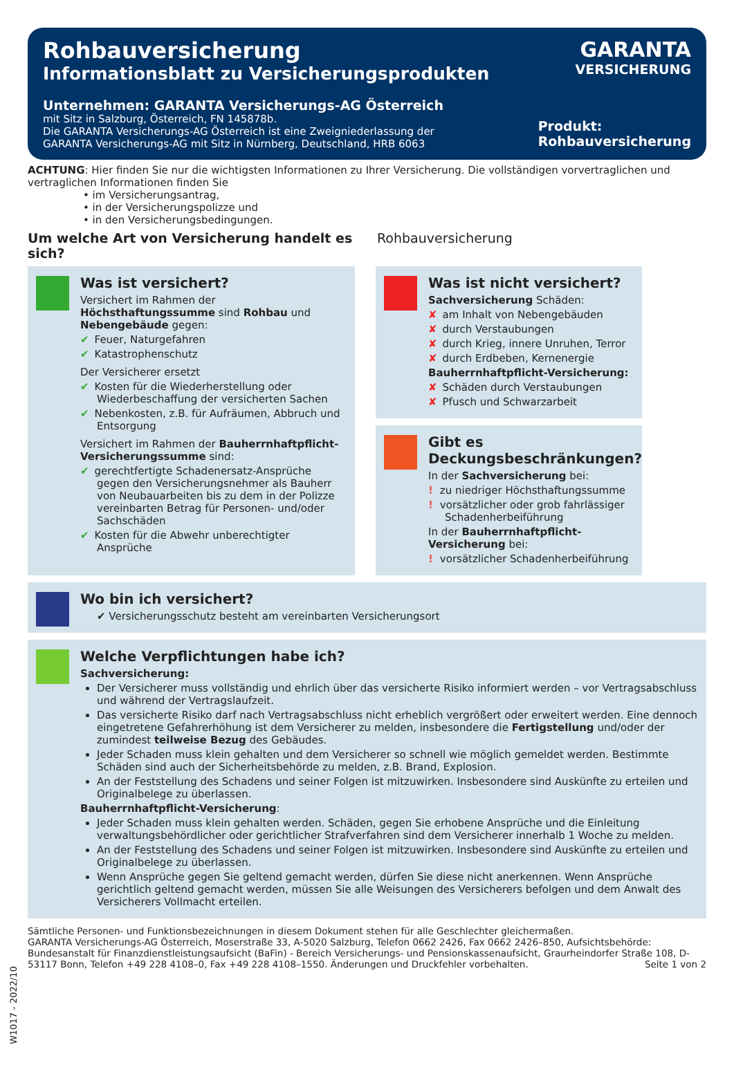Rohbauversicherung
Informationsblatt zu Versicherungsprodukten
Unternehmen: GARANTA Versicherungs-AG Österreich
mit Sitz in Salzburg, Österreich, FN 145878b.
Die GARANTA Versicherungs-AG Österreich ist eine Zweigniederlassung der
GARANTA Versicherungs-AG mit Sitz in Nürnberg, Deutschland, HRB 6063
GARANTA
VERSICHERUNG
Produkt:
Rohbauversicherung
ACHTUNG: Hier finden Sie nur die wichtigsten Informationen zu Ihrer Versicherung. Die vollständigen vorvertraglichen und vertraglichen Informationen finden Sie
• im Versicherungsantrag,
• in der Versicherungspolizze und
• in den Versicherungsbedingungen.
Um welche Art von Versicherung handelt es sich? Rohbauversicherung
Was ist versichert?
Versichert im Rahmen der Höchsthaftungssumme sind Rohbau und Nebengebäude gegen:
✔ Feuer, Naturgefahren
✔ Katastrophenschutz
Der Versicherer ersetzt
✔ Kosten für die Wiederherstellung oder Wiederbeschaffung der versicherten Sachen
✔ Nebenkosten, z.B. für Aufräumen, Abbruch und Entsorgung
Versichert im Rahmen der Bauherrnhaftpflicht-Versicherungssumme sind:
✔ gerechtfertigte Schadenersatz-Ansprüche gegen den Versicherungsnehmer als Bauherr von Neubauarbeiten bis zu dem in der Polizze vereinbarten Betrag für Personen- und/oder Sachschäden
✔ Kosten für die Abwehr unberechtigter Ansprüche
Was ist nicht versichert?
Sachversicherung Schäden:
✘ am Inhalt von Nebengebäuden
✘ durch Verstaubungen
✘ durch Krieg, innere Unruhen, Terror
✘ durch Erdbeben, Kernenergie
Bauherrnhaftpflicht-Versicherung:
✘ Schäden durch Verstaubungen
✘ Pfusch und Schwarzarbeit
Gibt es Deckungsbeschränkungen?
In der Sachversicherung bei:
! zu niedriger Höchsthaftungssumme
! vorsätzlicher oder grob fahrlässiger Schadenherbeiführung
In der Bauherrnhaftpflicht-Versicherung bei:
! vorsätzlicher Schadenherbeiführung
Wo bin ich versichert?
✔ Versicherungsschutz besteht am vereinbarten Versicherungsort
Welche Verpflichtungen habe ich?
Sachversicherung:
Der Versicherer muss vollständig und ehrlich über das versicherte Risiko informiert werden – vor Vertragsabschluss und während der Vertragslaufzeit.
Das versicherte Risiko darf nach Vertragsabschluss nicht erheblich vergrößert oder erweitert werden. Eine dennoch eingetretene Gefahrerhöhung ist dem Versicherer zu melden, insbesondere die Fertigstellung und/oder der zumindest teilweise Bezug des Gebäudes.
Jeder Schaden muss klein gehalten und dem Versicherer so schnell wie möglich gemeldet werden. Bestimmte Schäden sind auch der Sicherheitsbehörde zu melden, z.B. Brand, Explosion.
An der Feststellung des Schadens und seiner Folgen ist mitzuwirken. Insbesondere sind Auskünfte zu erteilen und Originalbelege zu überlassen.
Bauherrnhaftpflicht-Versicherung:
Jeder Schaden muss klein gehalten werden. Schäden, gegen Sie erhobene Ansprüche und die Einleitung verwaltungsbehördlicher oder gerichtlicher Strafverfahren sind dem Versicherer innerhalb 1 Woche zu melden.
An der Feststellung des Schadens und seiner Folgen ist mitzuwirken. Insbesondere sind Auskünfte zu erteilen und Originalbelege zu überlassen.
Wenn Ansprüche gegen Sie geltend gemacht werden, dürfen Sie diese nicht anerkennen. Wenn Ansprüche gerichtlich geltend gemacht werden, müssen Sie alle Weisungen des Versicherers befolgen und dem Anwalt des Versicherers Vollmacht erteilen.
Sämtliche Personen- und Funktionsbezeichnungen in diesem Dokument stehen für alle Geschlechter gleichermaßen.
GARANTA Versicherungs-AG Österreich, Moserstraße 33, A-5020 Salzburg, Telefon 0662 2426, Fax 0662 2426–850, Aufsichtsbehörde: Bundesanstalt für Finanzdienstleistungsaufsicht (BaFin) - Bereich Versicherungs- und Pensionskassenaufsicht, Graurheindorfer Straße 108, D-53117 Bonn, Telefon +49 228 4108–0, Fax +49 228 4108–1550. Änderungen und Druckfehler vorbehalten. Seite 1 von 2
W1017 - 2022/10